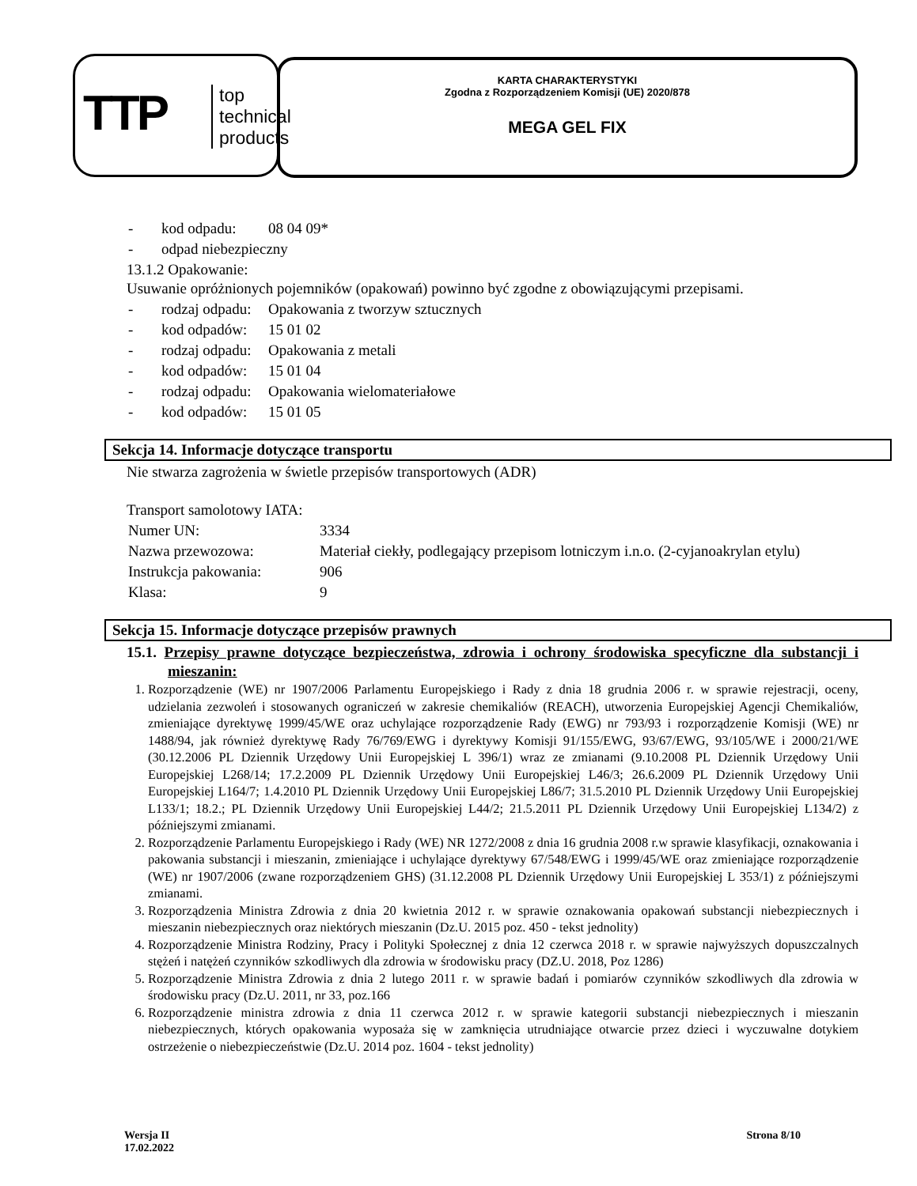TTP
top
technical
products
KARTA CHARAKTERYSTYKI
Zgodna z Rozporządzeniem Komisji (UE) 2020/878
MEGA GEL FIX
| - | kod odpadu: | 08 04 09* |
| - | odpad niebezpieczny | |
13.1.2 Opakowanie:
Usuwanie opróżnionych pojemników (opakowań) powinno być zgodne z obowiązującymi przepisami.
| - | rodzaj odpadu: | Opakowania z tworzyw sztucznych |
| - | kod odpadów: | 15 01 02 |
| - | rodzaj odpadu: | Opakowania z metali |
| - | kod odpadów: | 15 01 04 |
| - | rodzaj odpadu: | Opakowania wielomateriałowe |
| - | kod odpadów: | 15 01 05 |
Sekcja 14. Informacje dotyczące transportu
Nie stwarza zagrożenia w świetle przepisów transportowych (ADR)
Transport samolotowy IATA:
| Numer UN: | 3334 |
| Nazwa przewozowa: | Materiał ciekły, podlegający przepisom lotniczym i.n.o. (2-cyjanoakrylan etylu) |
| Instrukcja pakowania: | 906 |
| Klasa: | 9 |
Sekcja 15. Informacje dotyczące przepisów prawnych
15.1. Przepisy prawne dotyczące bezpieczeństwa, zdrowia i ochrony środowiska specyficzne dla substancji i mieszanin:
1. Rozporządzenie (WE) nr 1907/2006 Parlamentu Europejskiego i Rady z dnia 18 grudnia 2006 r. w sprawie rejestracji, oceny, udzielania zezwoleń i stosowanych ograniczeń w zakresie chemikaliów (REACH), utworzenia Europejskiej Agencji Chemikaliów, zmieniające dyrektywę 1999/45/WE oraz uchylające rozporządzenie Rady (EWG) nr 793/93 i rozporządzenie Komisji (WE) nr 1488/94, jak również dyrektywę Rady 76/769/EWG i dyrektywy Komisji 91/155/EWG, 93/67/EWG, 93/105/WE i 2000/21/WE (30.12.2006 PL Dziennik Urzędowy Unii Europejskiej L 396/1) wraz ze zmianami (9.10.2008 PL Dziennik Urzędowy Unii Europejskiej L268/14; 17.2.2009 PL Dziennik Urzędowy Unii Europejskiej L46/3; 26.6.2009 PL Dziennik Urzędowy Unii Europejskiej L164/7; 1.4.2010 PL Dziennik Urzędowy Unii Europejskiej L86/7; 31.5.2010 PL Dziennik Urzędowy Unii Europejskiej L133/1; 18.2.; PL Dziennik Urzędowy Unii Europejskiej L44/2; 21.5.2011 PL Dziennik Urzędowy Unii Europejskiej L134/2) z późniejszymi zmianami.
2. Rozporządzenie Parlamentu Europejskiego i Rady (WE) NR 1272/2008 z dnia 16 grudnia 2008 r.w sprawie klasyfikacji, oznakowania i pakowania substancji i mieszanin, zmieniające i uchylające dyrektywy 67/548/EWG i 1999/45/WE oraz zmieniające rozporządzenie (WE) nr 1907/2006 (zwane rozporządzeniem GHS) (31.12.2008 PL Dziennik Urzędowy Unii Europejskiej L 353/1) z późniejszymi zmianami.
3. Rozporządzenia Ministra Zdrowia z dnia 20 kwietnia 2012 r. w sprawie oznakowania opakowań substancji niebezpiecznych i mieszanin niebezpiecznych oraz niektórych mieszanin (Dz.U. 2015 poz. 450 - tekst jednolity)
4. Rozporządzenie Ministra Rodziny, Pracy i Polityki Społecznej z dnia 12 czerwca 2018 r. w sprawie najwyższych dopuszczalnych stężeń i natężeń czynników szkodliwych dla zdrowia w środowisku pracy (DZ.U. 2018, Poz 1286)
5. Rozporządzenie Ministra Zdrowia z dnia 2 lutego 2011 r. w sprawie badań i pomiarów czynników szkodliwych dla zdrowia w środowisku pracy (Dz.U. 2011, nr 33, poz.166
6. Rozporządzenie ministra zdrowia z dnia 11 czerwca 2012 r. w sprawie kategorii substancji niebezpiecznych i mieszanin niebezpiecznych, których opakowania wyposaża się w zamknięcia utrudniające otwarcie przez dzieci i wyczuwalne dotykiem ostrzeżenie o niebezpieczeństwie (Dz.U. 2014 poz. 1604 - tekst jednolity)
Wersja II
17.02.2022
Strona 8/10